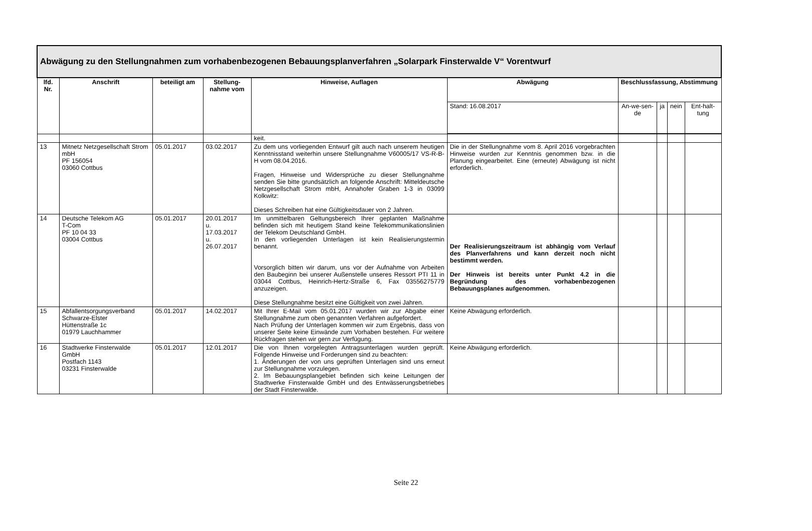| Abwägung zu den Stellungnahmen zum vorhabenbezogenen Bebauungsplanverfahren „Solarpark Finsterwalde V“ Vorentwurf | | | | | | | | | |
| --- | --- | --- | --- | --- | --- | --- | --- | --- | --- |
| lfd. Nr. | Anschrift | beteiligt am | Stellung-nahme vom | Hinweise, Auflagen | Abwägung | Beschlussfassung, Abstimmung | | | |
| | | | | | Stand: 16.08.2017 | An-we-sen-de | ja | nein | Ent-halt-tung |
| | | | | keit. | | | | | |
| 13 | Mitnetz Netzgesellschaft Strom mbH PF 156054 03060 Cottbus | 05.01.2017 | 03.02.2017 | Zu dem uns vorliegenden Entwurf gilt auch nach unserem heutigen Kenntnisstand weiterhin unsere Stellungnahme V60005/17 VS-R-B-H vom 08.04.2016. Fragen, Hinweise und Widersprüche zu dieser Stellungnahme senden Sie bitte grundsätzlich an folgende Anschrift: Mitteldeutsche Netzgesellschaft Strom mbH, Annahofer Graben 1-3 in 03099 Kolkwitz: Dieses Schreiben hat eine Gültigkeitsdauer von 2 Jahren. | Die in der Stellungnahme vom 8. April 2016 vorgebrachten Hinweise wurden zur Kenntnis genommen bzw. in die Planung eingearbeitet. Eine (erneute) Abwägung ist nicht erforderlich. | | | | |
| 14 | Deutsche Telekom AG T-Com PF 10 04 33 03004 Cottbus | 05.01.2017 | 20.01.2017 u. 17.03.2017 u. 26.07.2017 | Im unmittelbaren Geltungsbereich Ihrer geplanten Maßnahme befinden sich mit heutigem Stand keine Telekommunikationslinien der Telekom Deutschland GmbH. In den vorliegenden Unterlagen ist kein Realisierungstermin benannt. Vorsorglich bitten wir darum, uns vor der Aufnahme von Arbeiten den Baubeginn bei unserer Außenstelle unseres Ressort PTI 11 in 03044 Cottbus, Heinrich-Hertz-Straße 6, Fax 03556275779 anzuzeigen. Diese Stellungnahme besitzt eine Gültigkeit von zwei Jahren. | Der Realisierungszeitraum ist abhängig vom Verlauf des Planverfahrens und kann derzeit noch nicht bestimmt werden. Der Hinweis ist bereits unter Punkt 4.2 in die Begründung des vorhabenbezogenen Bebauungsplanes aufgenommen. | | | | |
| 15 | Abfallentsorgungsverband Schwarze-Elster Hüttenstraße 1c 01979 Lauchhammer | 05.01.2017 | 14.02.2017 | Mit Ihrer E-Mail vom 05.01.2017 wurden wir zur Abgabe einer Stellungnahme zum oben genannten Verfahren aufgefordert. Nach Prüfung der Unterlagen kommen wir zum Ergebnis, dass von unserer Seite keine Einwände zum Vorhaben bestehen. Für weitere Rückfragen stehen wir gern zur Verfügung. | Keine Abwägung erforderlich. | | | | |
| 16 | Stadtwerke Finsterwalde GmbH Postfach 1143 03231 Finsterwalde | 05.01.2017 | 12.01.2017 | Die von Ihnen vorgelegten Antragsunterlagen wurden geprüft. Folgende Hinweise und Forderungen sind zu beachten: 1. Änderungen der von uns geprüften Unterlagen sind uns erneut zur Stellungnahme vorzulegen. 2. Im Bebauungsplangebiet befinden sich keine Leitungen der Stadtwerke Finsterwalde GmbH und des Entwässerungsbetriebes der Stadt Finsterwalde. | Keine Abwägung erforderlich. | | | | |
Seite 22